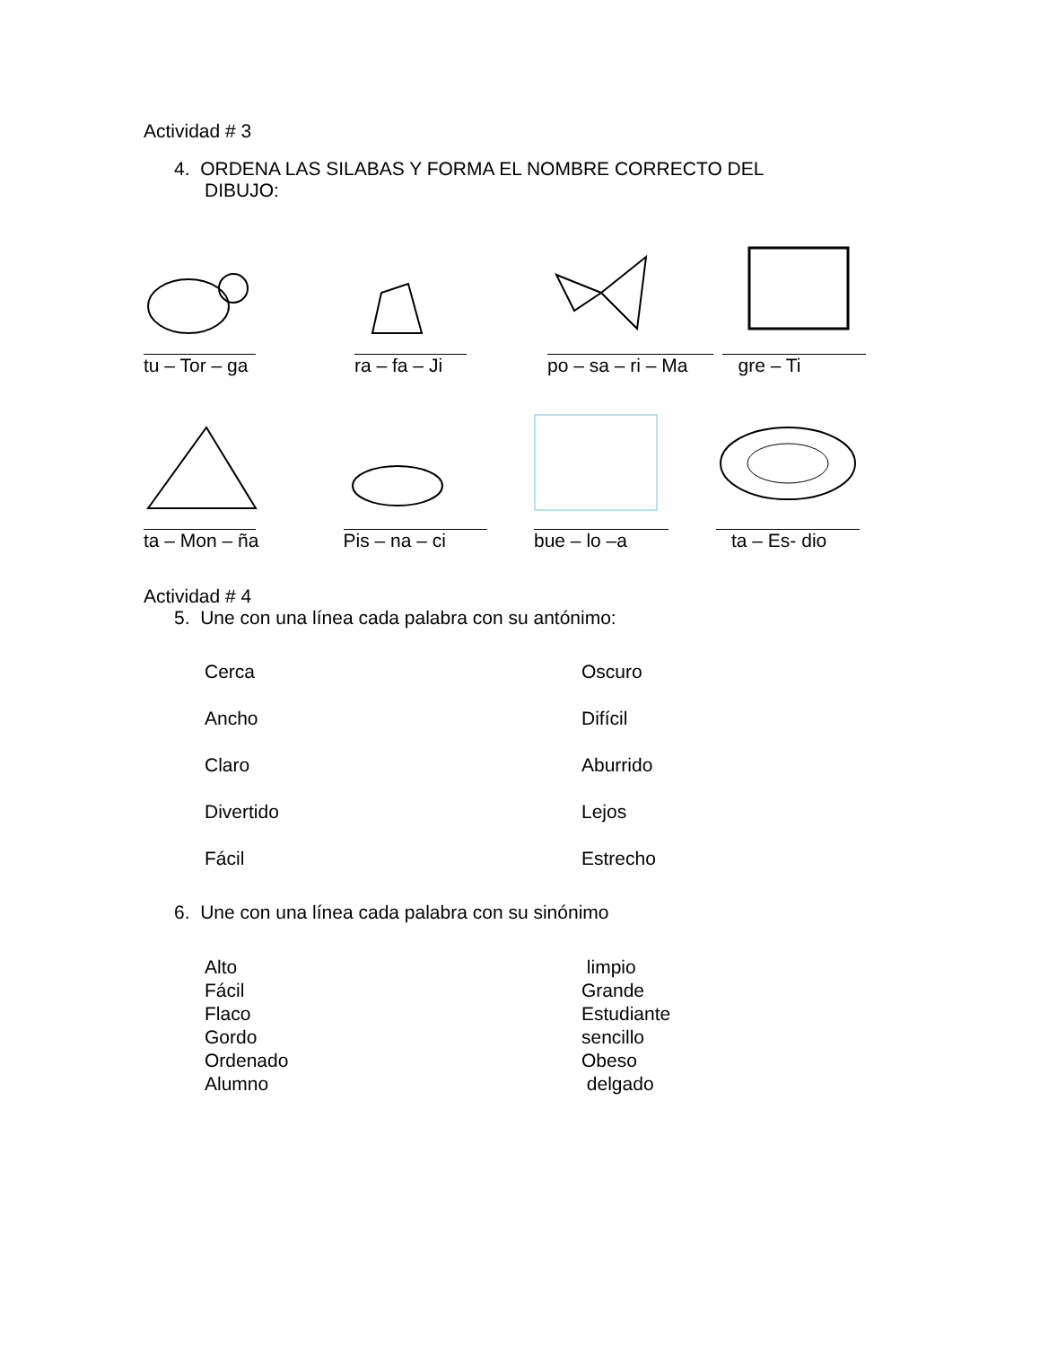Actividad # 3
4. ORDENA LAS SILABAS Y FORMA EL NOMBRE CORRECTO DEL
DIBUJO:
tu – Tor – ga ra – fa – Ji po – sa – ri – Ma
gre – Ti
ta – Mon – ña Pis – na – ci bue – lo –a ta – Es- dio
Actividad # 4
5. Une con una línea cada palabra con su antónimo:
Cerca Oscuro
Ancho Difícil
Claro Aburrido
Divertido Lejos
Fácil Estrecho
6. Une con una línea cada palabra con su sinónimo
Alto limpio
Fácil Grande
Flaco Estudiante
Gordo sencillo
Ordenado Obeso
Alumno delgado